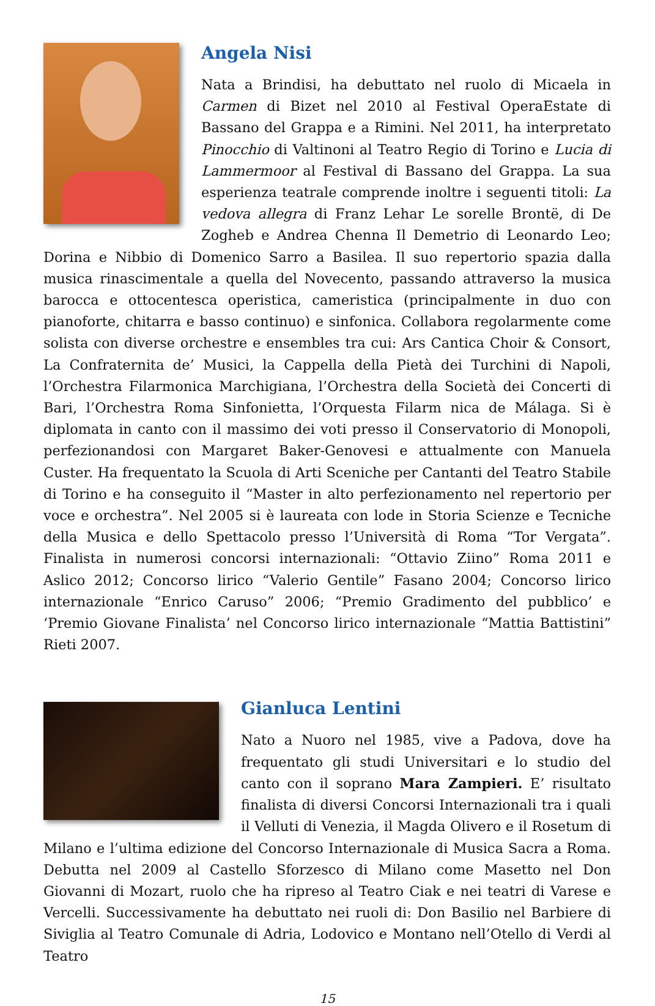Angela Nisi
Nata a Brindisi, ha debuttato nel ruolo di Micaela in Carmen di Bizet nel 2010 al Festival OperaEstate di Bassano del Grappa e a Rimini. Nel 2011, ha interpretato Pinocchio di Valtinoni al Teatro Regio di Torino e Lucia di Lammermoor al Festival di Bassano del Grappa. La sua esperienza teatrale comprende inoltre i seguenti titoli: La vedova allegra di Franz Lehar Le sorelle Brontë, di De Zogheb e Andrea Chenna Il Demetrio di Leonardo Leo; Dorina e Nibbio di Domenico Sarro a Basilea. Il suo repertorio spazia dalla musica rinascimentale a quella del Novecento, passando attraverso la musica barocca e ottocentesca operistica, cameristica (principalmente in duo con pianoforte, chitarra e basso continuo) e sinfonica. Collabora regolarmente come solista con diverse orchestre e ensembles tra cui: Ars Cantica Choir & Consort, La Confraternita de’ Musici, la Cappella della Pietà dei Turchini di Napoli, l’Orchestra Filarmonica Marchigiana, l’Orchestra della Società dei Concerti di Bari, l’Orchestra Roma Sinfonietta, l’Orquesta Filarm nica de Málaga. Si è diplomata in canto con il massimo dei voti presso il Conservatorio di Monopoli, perfezionandosi con Margaret Baker-Genovesi e attualmente con Manuela Custer. Ha frequentato la Scuola di Arti Sceniche per Cantanti del Teatro Stabile di Torino e ha conseguito il “Master in alto perfezionamento nel repertorio per voce e orchestra”. Nel 2005 si è laureata con lode in Storia Scienze e Tecniche della Musica e dello Spettacolo presso l’Università di Roma “Tor Vergata”. Finalista in numerosi concorsi internazionali: “Ottavio Ziino” Roma 2011 e Aslico 2012; Concorso lirico “Valerio Gentile” Fasano 2004; Concorso lirico internazionale “Enrico Caruso” 2006; “Premio Gradimento del pubblico’ e ‘Premio Giovane Finalista’ nel Concorso lirico internazionale “Mattia Battistini” Rieti 2007.
Gianluca Lentini
Nato a Nuoro nel 1985, vive a Padova, dove ha frequentato gli studi Universitari e lo studio del canto con il soprano Mara Zampieri. E’ risultato finalista di diversi Concorsi Internazionali tra i quali il Velluti di Venezia, il Magda Olivero e il Rosetum di Milano e l’ultima edizione del Concorso Internazionale di Musica Sacra a Roma. Debutta nel 2009 al Castello Sforzesco di Milano come Masetto nel Don Giovanni di Mozart, ruolo che ha ripreso al Teatro Ciak e nei teatri di Varese e Vercelli. Successivamente ha debuttato nei ruoli di: Don Basilio nel Barbiere di Siviglia al Teatro Comunale di Adria, Lodovico e Montano nell’Otello di Verdi al Teatro
15